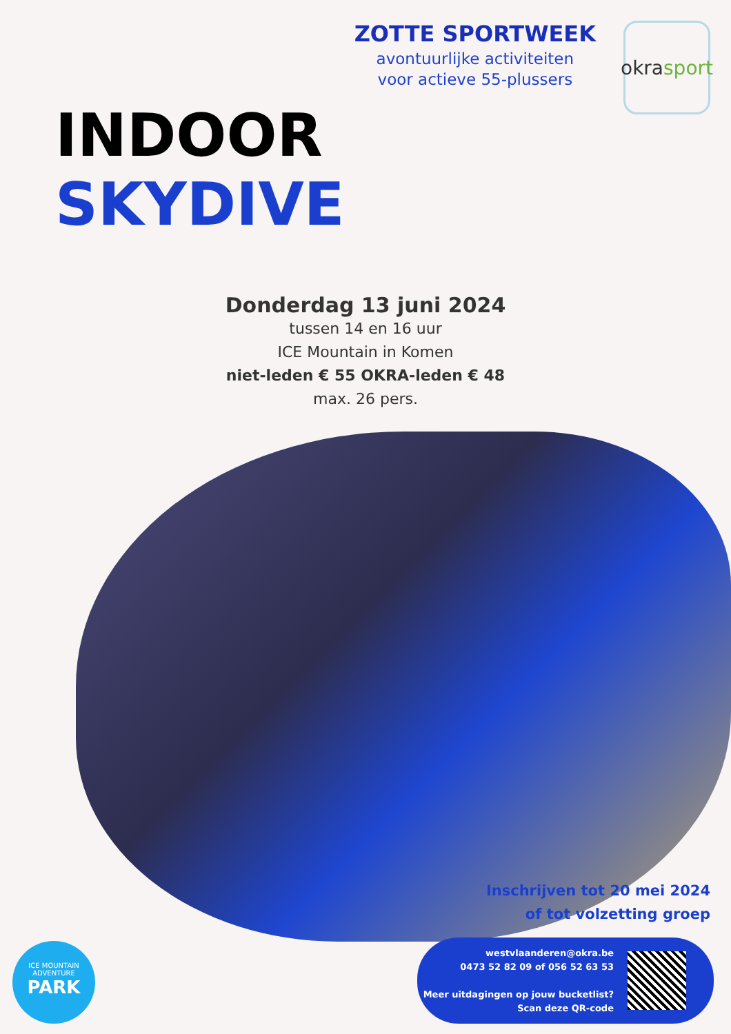ZOTTE SPORTWEEK
avontuurlijke activiteiten
voor actieve 55-plussers
okra sport
INDOOR
SKYDIVE
Donderdag 13 juni 2024
tussen 14 en 16 uur
ICE Mountain in Komen
niet-leden € 55 OKRA-leden € 48
max. 26 pers.
Inschrijven tot 20 mei 2024
of tot volzetting groep
westvlaanderen@okra.be
0473 52 82 09 of 056 52 63 53
Meer uitdagingen op jouw bucketlist?
Scan deze QR-code
ICE MOUNTAIN
ADVENTURE
PARK